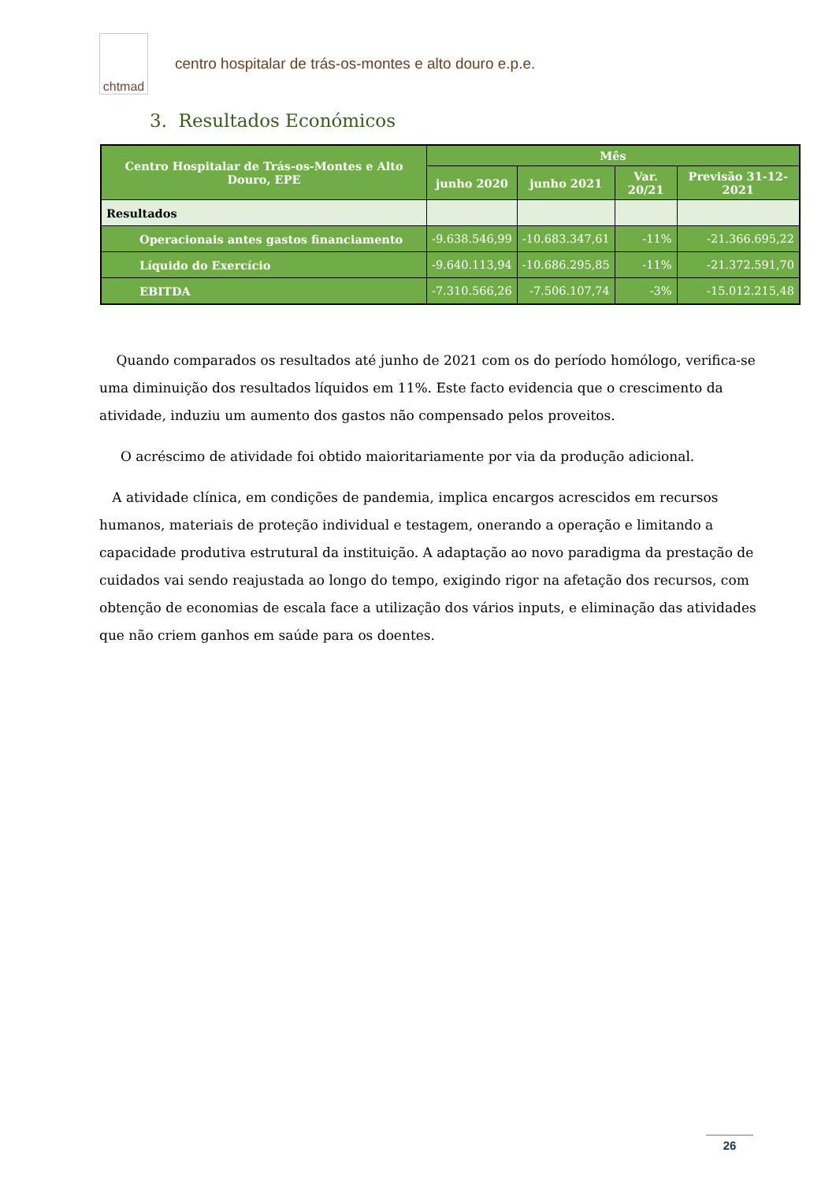chtmad
centro hospitalar de trás-os-montes e alto douro e.p.e.
3. Resultados Económicos
| Centro Hospitalar de Trás-os-Montes e Alto Douro, EPE | Mês | | | |
| --- | --- | --- | --- | --- |
| | junho 2020 | junho 2021 | Var. 20/21 | Previsão 31-12-2021 |
| Resultados | | | | |
| Operacionais antes gastos financiamento | -9.638.546,99 | -10.683.347,61 | -11% | -21.366.695,22 |
| Líquido do Exercício | -9.640.113,94 | -10.686.295,85 | -11% | -21.372.591,70 |
| EBITDA | -7.310.566,26 | -7.506.107,74 | -3% | -15.012.215,48 |
Quando comparados os resultados até junho de 2021 com os do período homólogo, verifica-se uma diminuição dos resultados líquidos em 11%. Este facto evidencia que o crescimento da atividade, induziu um aumento dos gastos não compensado pelos proveitos.
O acréscimo de atividade foi obtido maioritariamente por via da produção adicional.
A atividade clínica, em condições de pandemia, implica encargos acrescidos em recursos humanos, materiais de proteção individual e testagem, onerando a operação e limitando a capacidade produtiva estrutural da instituição. A adaptação ao novo paradigma da prestação de cuidados vai sendo reajustada ao longo do tempo, exigindo rigor na afetação dos recursos, com obtenção de economias de escala face a utilização dos vários inputs, e eliminação das atividades que não criem ganhos em saúde para os doentes.
26